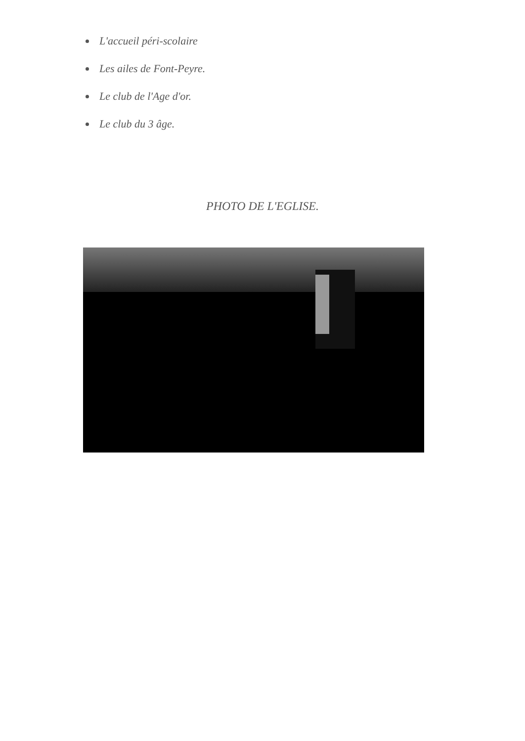L'accueil péri-scolaire
Les ailes de Font-Peyre.
Le club de l'Age d'or.
Le club du 3 âge.
PHOTO DE L'EGLISE.